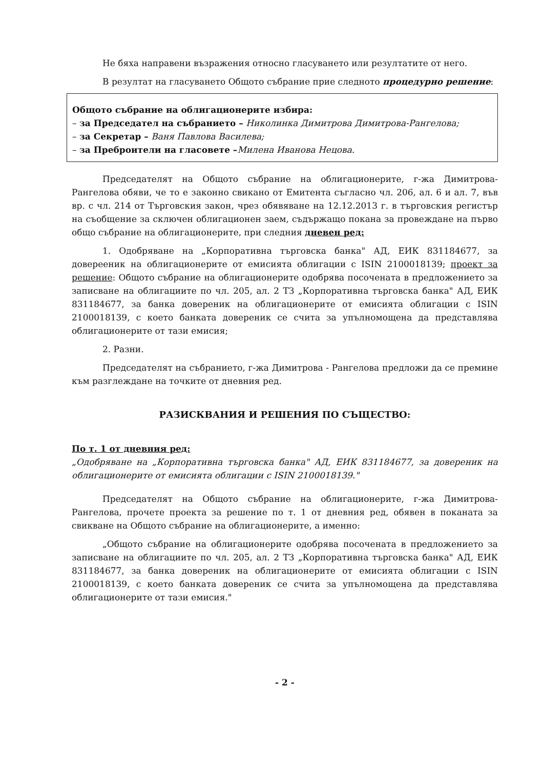Не бяха направени възражения относно гласуването или резултатите от него.
В резултат на гласуването Общото събрание прие следното процедурно решение:
Общото събрание на облигационерите избира:
– за Председател на събранието – Николинка Димитрова Димитрова-Рангелова;
– за Секретар – Ваня Павлова Василева;
– за Преброители на гласовете –Милена Иванова Нецова.
Председателят на Общото събрание на облигационерите, г-жа Димитрова-Рангелова обяви, че то е законно свикано от Емитента съгласно чл. 206, ал. 6 и ал. 7, във вр. с чл. 214 от Търговския закон, чрез обявяване на 12.12.2013 г. в търговския регистър на съобщение за сключен облигационен заем, съдържащо покана за провеждане на първо общо събрание на облигационерите, при следния дневен ред:
1. Одобряване на „Корпоративна търговска банка" АД, ЕИК 831184677, за доверееник на облигационерите от емисията облигации с ISIN 2100018139; проект за решение: Общото събрание на облигационерите одобрява посочената в предложението за записване на облигациите по чл. 205, ал. 2 ТЗ „Корпоративна търговска банка" АД, ЕИК 831184677, за банка довереник на облигационерите от емисията облигации с ISIN 2100018139, с което банката довереник се счита за упълномощена да представлява облигационерите от тази емисия;
2. Разни.
Председателят на събранието, г-жа Димитрова - Рангелова предложи да се премине към разглеждане на точките от дневния ред.
РАЗИСКВАНИЯ И РЕШЕНИЯ ПО СЪЩЕСТВО:
По т. 1 от дневния ред:
„Одобряване на „Корпоративна търговска банка" АД, ЕИК 831184677, за довереник на облигационерите от емисията облигации с ISIN 2100018139."
Председателят на Общото събрание на облигационерите, г-жа Димитрова-Рангелова, прочете проекта за решение по т. 1 от дневния ред, обявен в поканата за свикване на Общото събрание на облигационерите, а именно:
„Общото събрание на облигационерите одобрява посочената в предложението за записване на облигациите по чл. 205, ал. 2 ТЗ „Корпоративна търговска банка" АД, ЕИК 831184677, за банка довереник на облигационерите от емисията облигации с ISIN 2100018139, с което банката довереник се счита за упълномощена да представлява облигационерите от тази емисия."
- 2 -